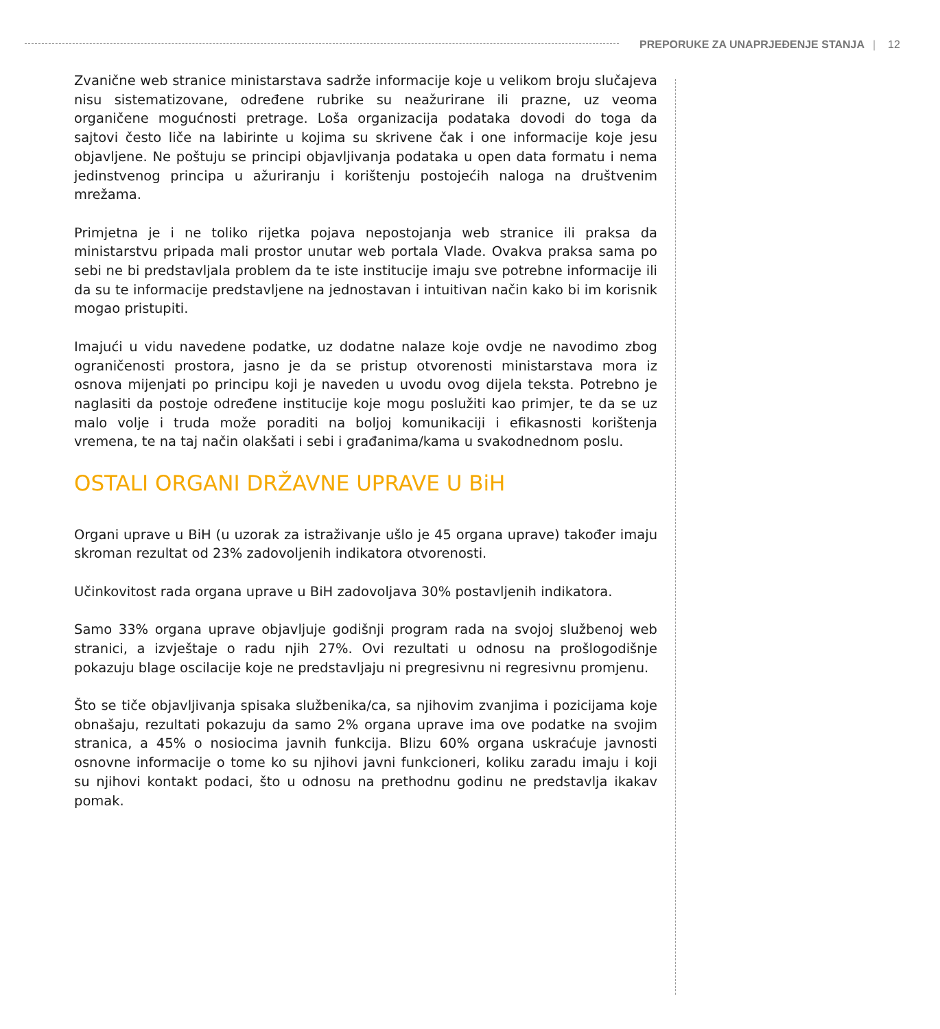PREPORUKE ZA UNAPRJEĐENJE STANJA | 12
Zvanične web stranice ministarstava sadrže informacije koje u velikom broju slučajeva nisu sistematizovane, određene rubrike su neažurirane ili prazne, uz veoma organičene mogućnosti pretrage. Loša organizacija podataka dovodi do toga da sajtovi često liče na labirinte u kojima su skrivene čak i one informacije koje jesu objavljene. Ne poštuju se principi objavljivanja podataka u open data formatu i nema jedinstvenog principa u ažuriranju i korištenju postojećih naloga na društvenim mrežama.
Primjetna je i ne toliko rijetka pojava nepostojanja web stranice ili praksa da ministarstvu pripada mali prostor unutar web portala Vlade. Ovakva praksa sama po sebi ne bi predstavljala problem da te iste institucije imaju sve potrebne informacije ili da su te informacije predstavljene na jednostavan i intuitivan način kako bi im korisnik mogao pristupiti.
Imajući u vidu navedene podatke, uz dodatne nalaze koje ovdje ne navodimo zbog ograničenosti prostora, jasno je da se pristup otvorenosti ministarstava mora iz osnova mijenjati po principu koji je naveden u uvodu ovog dijela teksta. Potrebno je naglasiti da postoje određene institucije koje mogu poslužiti kao primjer, te da se uz malo volje i truda može poraditi na boljoj komunikaciji i efikasnosti korištenja vremena, te na taj način olakšati i sebi i građanima/kama u svakodnednom poslu.
OSTALI ORGANI DRŽAVNE UPRAVE U BiH
Organi uprave u BiH (u uzorak za istraživanje ušlo je 45 organa uprave) također imaju skroman rezultat od 23% zadovoljenih indikatora otvorenosti.
Učinkovitost rada organa uprave u BiH zadovoljava 30% postavljenih indikatora.
Samo 33% organa uprave objavljuje godišnji program rada na svojoj službenoj web stranici, a izvještaje o radu njih 27%. Ovi rezultati u odnosu na prošlogodišnje pokazuju blage oscilacije koje ne predstavljaju ni pregresivnu ni regresivnu promjenu.
Što se tiče objavljivanja spisaka službenika/ca, sa njihovim zvanjima i pozicijama koje obnašaju, rezultati pokazuju da samo 2% organa uprave ima ove podatke na svojim stranica, a 45% o nosiocima javnih funkcija. Blizu 60% organa uskraćuje javnosti osnovne informacije o tome ko su njihovi javni funkcioneri, koliku zaradu imaju i koji su njihovi kontakt podaci, što u odnosu na prethodnu godinu ne predstavlja ikakav pomak.